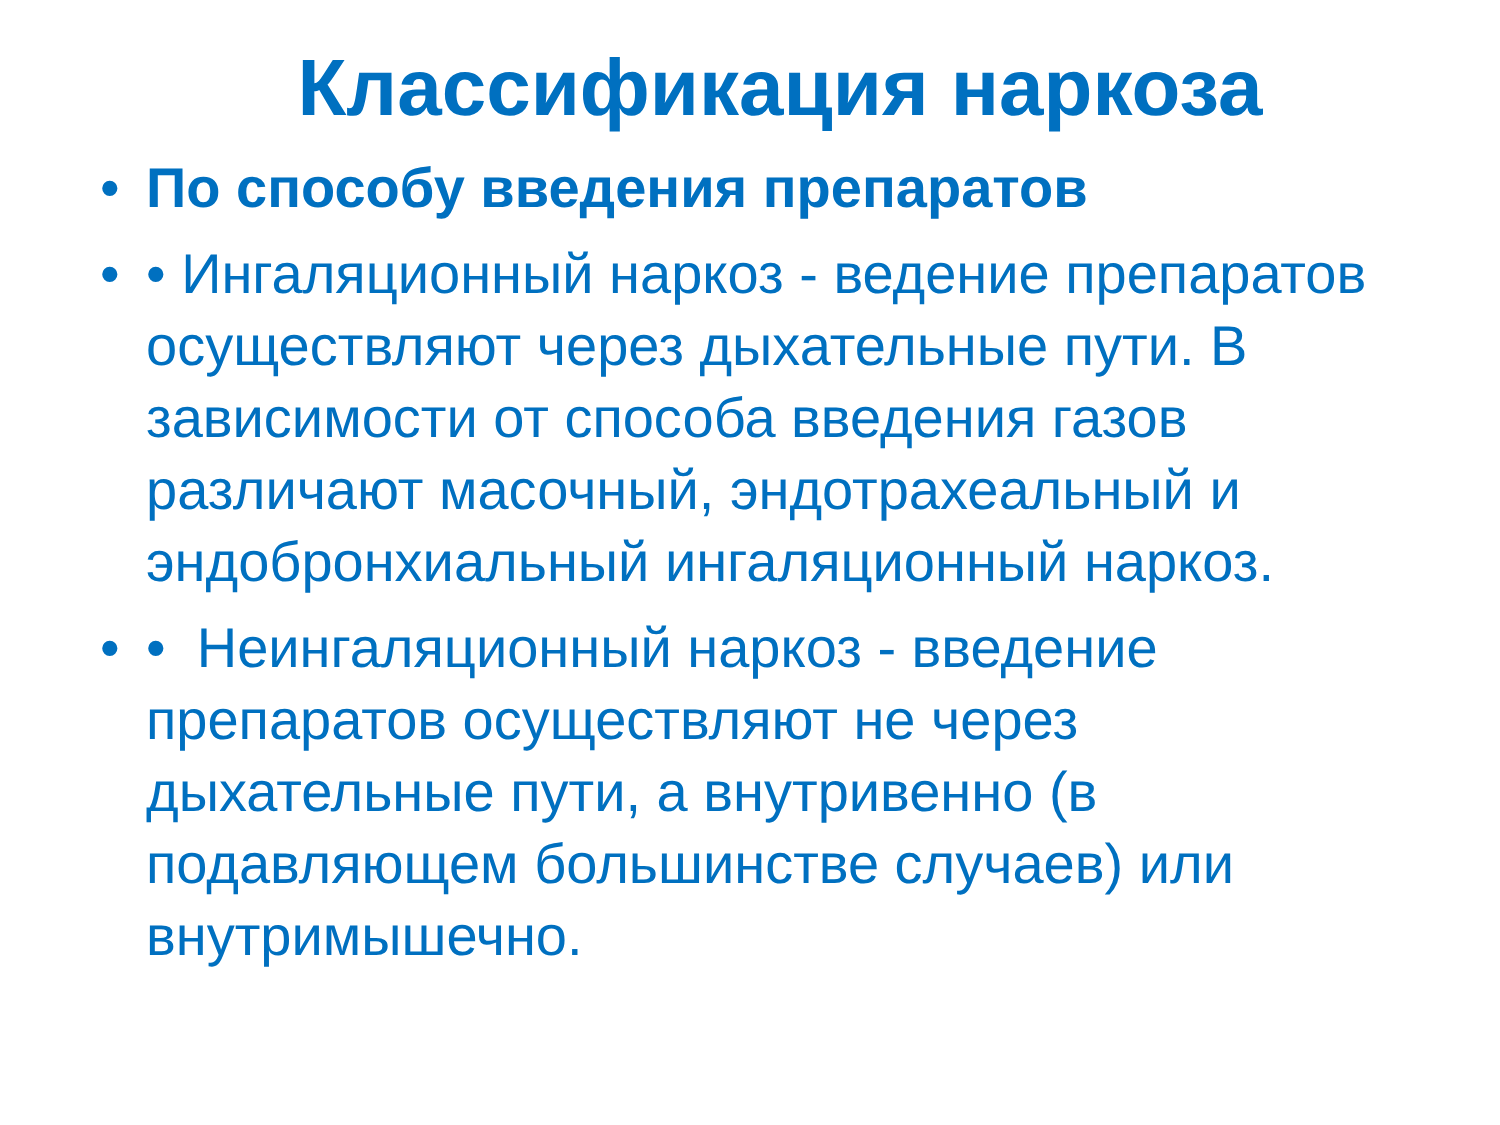Классификация наркоза
• По способу введения препаратов
• • Ингаляционный наркоз - ведение препаратов осуществляют через дыхательные пути. В зависимости от способа введения газов различают масочный, эндотрахеальный и эндобронхиальный ингаляционный наркоз.
• • Неингаляционный наркоз - введение препаратов осуществляют не через дыхательные пути, а внутривенно (в подавляющем большинстве случаев) или внутримышечно.